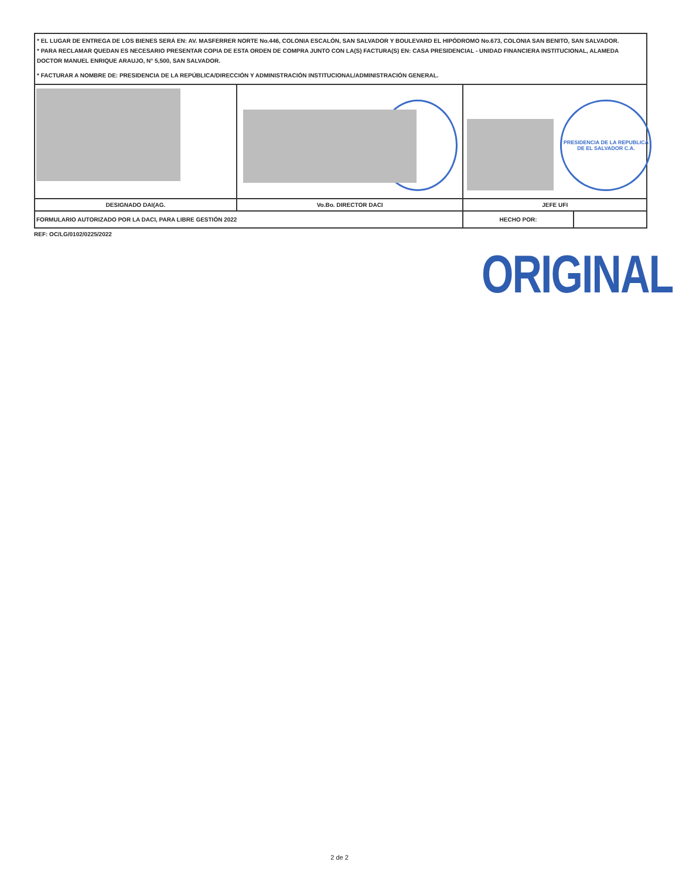* EL LUGAR DE ENTREGA DE LOS BIENES SERÁ EN: AV. MASFERRER NORTE No.446, COLONIA ESCALÓN, SAN SALVADOR Y BOULEVARD EL HIPÓDROMO No.673, COLONIA SAN BENITO, SAN SALVADOR.
* PARA RECLAMAR QUEDAN ES NECESARIO PRESENTAR COPIA DE ESTA ORDEN DE COMPRA JUNTO CON LA(S) FACTURA(S) EN: CASA PRESIDENCIAL - UNIDAD FINANCIERA INSTITUCIONAL, ALAMEDA DOCTOR MANUEL ENRIQUE ARAUJO, N° 5,500, SAN SALVADOR.
* FACTURAR A NOMBRE DE: PRESIDENCIA DE LA REPÚBLICA/DIRECCIÓN Y ADMINISTRACIÓN INSTITUCIONAL/ADMINISTRACIÓN GENERAL.
| | | PRESIDENCIA DE LA REPUBLICA DE EL SALVADOR C.A. | |
| DESIGNADO DAI(AG. | Vo.Bo. DIRECTOR DACI | JEFE UFI | |
| FORMULARIO AUTORIZADO POR LA DACI, PARA LIBRE GESTIÓN 2022 | | HECHO POR: | |
REF: OC/LG/0102/0225/2022
ORIGINAL
2 de 2